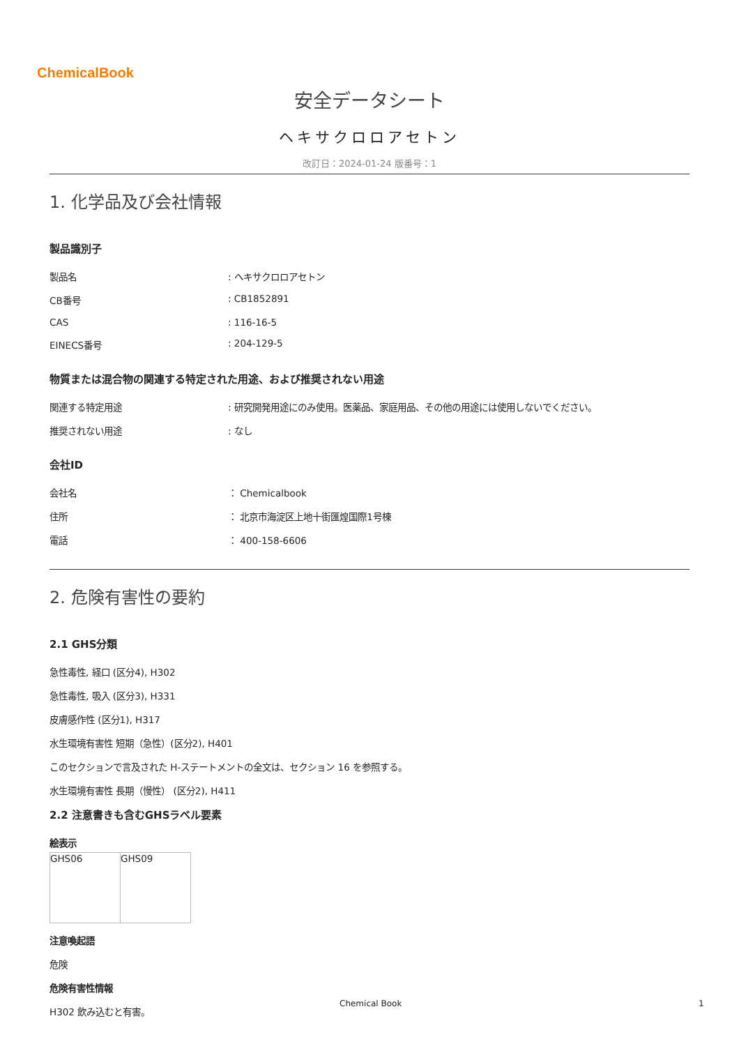ChemicalBook
安全データシート
ヘキサクロロアセトン
改訂日：2024-01-24 版番号：1
1. 化学品及び会社情報
製品識別子
| 製品名 | : ヘキサクロロアセトン |
| CB番号 | : CB1852891 |
| CAS | : 116-16-5 |
| EINECS番号 | : 204-129-5 |
物質または混合物の関連する特定された用途、および推奨されない用途
| 関連する特定用途 | : 研究開発用途にのみ使用。医薬品、家庭用品、その他の用途には使用しないでください。 |
| 推奨されない用途 | : なし |
会社ID
| 会社名 | ： Chemicalbook |
| 住所 | ： 北京市海淀区上地十街匯煌国際1号棟 |
| 電話 | ： 400-158-6606 |
2. 危険有害性の要約
2.1 GHS分類
急性毒性, 経口 (区分4), H302
急性毒性, 吸入 (区分3), H331
皮膚感作性 (区分1), H317
水生環境有害性 短期（急性）(区分2), H401
このセクションで言及された H-ステートメントの全文は、セクション 16 を参照する。
水生環境有害性 長期（慢性） (区分2), H411
2.2 注意書きも含むGHSラベル要素
絵表示
| GHS06 | GHS09 |
注意喚起語
危険
危険有害性情報
H302 飲み込むと有害。
Chemical Book 1